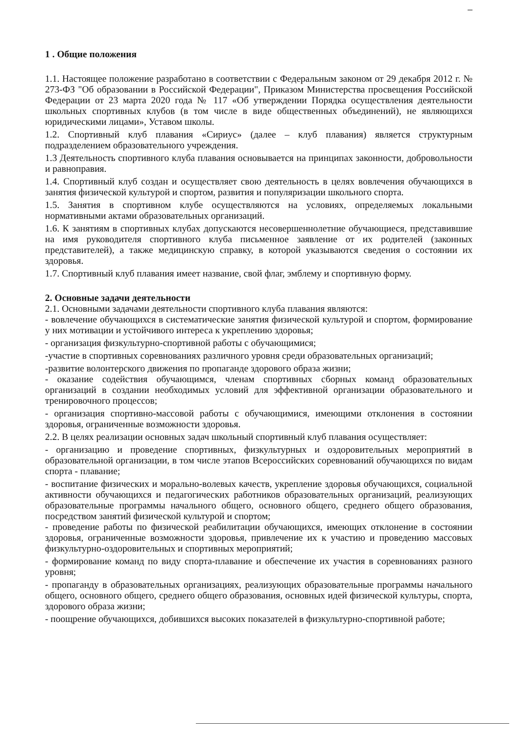1 . Общие положения
1.1. Настоящее положение разработано в соответствии с Федеральным законом от 29 декабря 2012 г. № 273-ФЗ "Об образовании в Российской Федерации", Приказом Министерства просвещения Российской Федерации от 23 марта 2020 года № 117 «Об утверждении Порядка осуществления деятельности школьных спортивных клубов (в том числе в виде общественных объединений), не являющихся юридическими лицами», Уставом школы.
1.2. Спортивный клуб плавания «Сириус» (далее – клуб плавания) является структурным подразделением образовательного учреждения.
1.3 Деятельность спортивного клуба плавания основывается на принципах законности, добровольности и равноправия.
1.4. Спортивный клуб создан и осуществляет свою деятельность в целях вовлечения обучающихся в занятия физической культурой и спортом, развития и популяризации школьного спорта.
1.5. Занятия в спортивном клубе осуществляются на условиях, определяемых локальными нормативными актами образовательных организаций.
1.6. К занятиям в спортивных клубах допускаются несовершеннолетние обучающиеся, представившие на имя руководителя спортивного клуба письменное заявление от их родителей (законных представителей), а также медицинскую справку, в которой указываются сведения о состоянии их здоровья.
1.7. Спортивный клуб плавания имеет название, свой флаг, эмблему и спортивную форму.
2. Основные задачи деятельности
2.1. Основными задачами деятельности спортивного клуба плавания являются:
- вовлечение обучающихся в систематические занятия физической культурой и спортом, формирование у них мотивации и устойчивого интереса к укреплению здоровья;
- организация физкультурно-спортивной работы с обучающимися;
-участие в спортивных соревнованиях различного уровня среди образовательных организаций;
-развитие волонтерского движения по пропаганде здорового образа жизни;
- оказание содействия обучающимся, членам спортивных сборных команд образовательных организаций в создании необходимых условий для эффективной организации образовательного и тренировочного процессов;
- организация спортивно-массовой работы с обучающимися, имеющими отклонения в состоянии здоровья, ограниченные возможности здоровья.
2.2. В целях реализации основных задач школьный спортивный клуб плавания осуществляет:
- организацию и проведение спортивных, физкультурных и оздоровительных мероприятий в образовательной организации, в том числе этапов Всероссийских соревнований обучающихся по видам спорта - плавание;
- воспитание физических и морально-волевых качеств, укрепление здоровья обучающихся, социальной активности обучающихся и педагогических работников образовательных организаций, реализующих образовательные программы начального общего, основного общего, среднего общего образования, посредством занятий физической культурой и спортом;
- проведение работы по физической реабилитации обучающихся, имеющих отклонение в состоянии здоровья, ограниченные возможности здоровья, привлечение их к участию и проведению массовых физкультурно-оздоровительных и спортивных мероприятий;
- формирование команд по виду спорта-плавание и обеспечение их участия в соревнованиях разного уровня;
- пропаганду в образовательных организациях, реализующих образовательные программы начального общего, основного общего, среднего общего образования, основных идей физической культуры, спорта, здорового образа жизни;
- поощрение обучающихся, добившихся высоких показателей в физкультурно-спортивной работе;